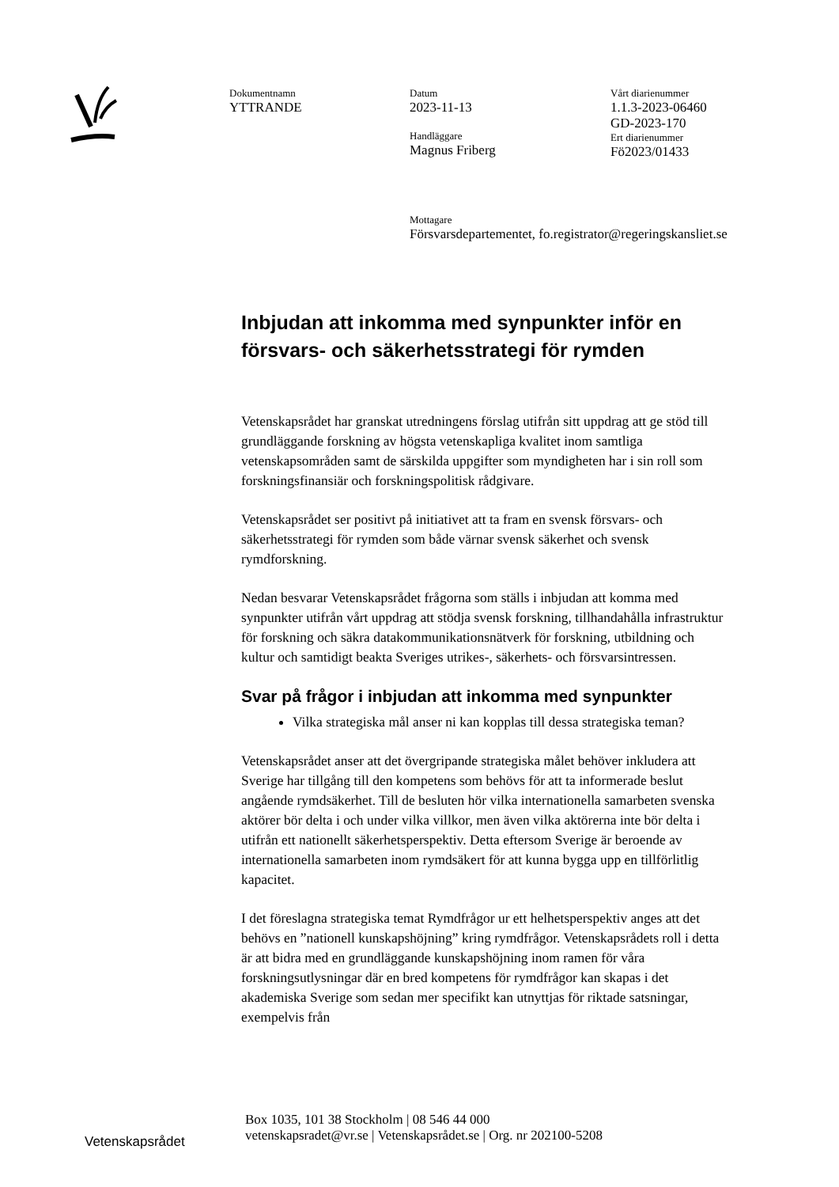Dokumentnamn
YTTRANDE
Datum
2023-11-13
Handläggare
Magnus Friberg
Mottagare
Försvarsdepartementet, fo.registrator@regeringskansliet.se
Vårt diarienummer
1.1.3-2023-06460
GD-2023-170
Ert diarienummer
Fö2023/01433
Inbjudan att inkomma med synpunkter inför en försvars- och säkerhetsstrategi för rymden
Vetenskapsrådet har granskat utredningens förslag utifrån sitt uppdrag att ge stöd till grundläggande forskning av högsta vetenskapliga kvalitet inom samtliga vetenskapsområden samt de särskilda uppgifter som myndigheten har i sin roll som forskningsfinansiär och forskningspolitisk rådgivare.
Vetenskapsrådet ser positivt på initiativet att ta fram en svensk försvars- och säkerhetsstrategi för rymden som både värnar svensk säkerhet och svensk rymdforskning.
Nedan besvarar Vetenskapsrådet frågorna som ställs i inbjudan att komma med synpunkter utifrån vårt uppdrag att stödja svensk forskning, tillhandahålla infrastruktur för forskning och säkra datakommunikationsnätverk för forskning, utbildning och kultur och samtidigt beakta Sveriges utrikes-, säkerhets- och försvarsintressen.
Svar på frågor i inbjudan att inkomma med synpunkter
Vilka strategiska mål anser ni kan kopplas till dessa strategiska teman?
Vetenskapsrådet anser att det övergripande strategiska målet behöver inkludera att Sverige har tillgång till den kompetens som behövs för att ta informerade beslut angående rymdsäkerhet. Till de besluten hör vilka internationella samarbeten svenska aktörer bör delta i och under vilka villkor, men även vilka aktörerna inte bör delta i utifrån ett nationellt säkerhetsperspektiv. Detta eftersom Sverige är beroende av internationella samarbeten inom rymdsäkert för att kunna bygga upp en tillförlitlig kapacitet.
I det föreslagna strategiska temat Rymdfrågor ur ett helhetsperspektiv anges att det behövs en ”nationell kunskapshöjning” kring rymdfrågor. Vetenskapsrådets roll i detta är att bidra med en grundläggande kunskapshöjning inom ramen för våra forskningsutlysningar där en bred kompetens för rymdfrågor kan skapas i det akademiska Sverige som sedan mer specifikt kan utnyttjas för riktade satsningar, exempelvis från
Box 1035, 101 38 Stockholm | 08 546 44 000
vetenskapsradet@vr.se | Vetenskapsrådet.se | Org. nr 202100-5208
Vetenskapsrådet